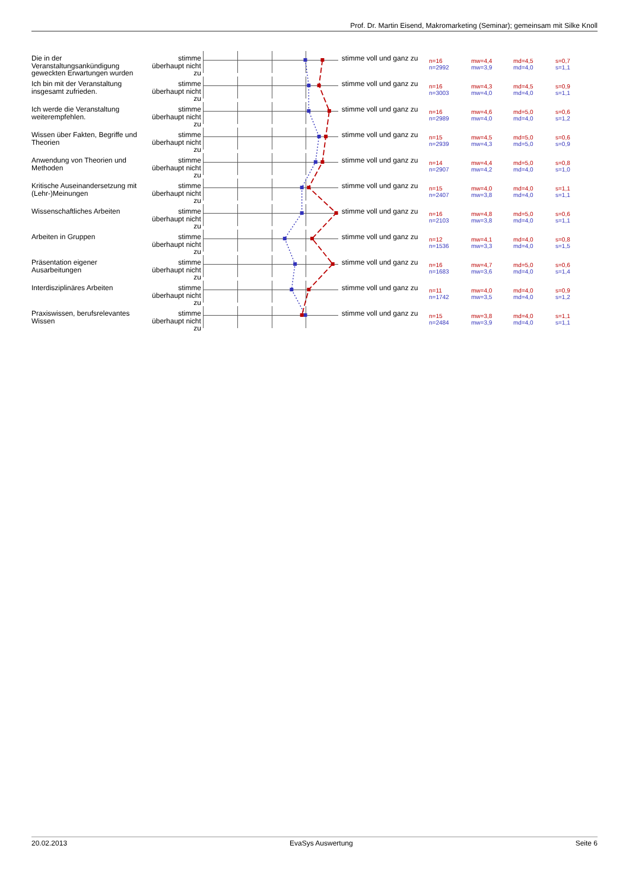Prof. Dr. Martin Eisend, Makromarketing (Seminar); gemeinsam mit Silke Knoll
Die in der Veranstaltungsankündigung geweckten Erwartungen wurden
stimme überhaupt nicht zu
stimme voll und ganz zu
n=16
n=2992
mw=4,4
mw=3,9
md=4,5
md=4,0
s=0,7
s=1,1
Ich bin mit der Veranstaltung insgesamt zufrieden.
stimme überhaupt nicht zu
stimme voll und ganz zu
n=16
n=3003
mw=4,3
mw=4,0
md=4,5
md=4,0
s=0,9
s=1,1
Ich werde die Veranstaltung weiterempfehlen.
stimme überhaupt nicht zu
stimme voll und ganz zu
n=16
n=2989
mw=4,6
mw=4,0
md=5,0
md=4,0
s=0,6
s=1,2
Wissen über Fakten, Begriffe und Theorien
stimme überhaupt nicht zu
stimme voll und ganz zu
n=15
n=2939
mw=4,5
mw=4,3
md=5,0
md=5,0
s=0,6
s=0,9
Anwendung von Theorien und Methoden
stimme überhaupt nicht zu
stimme voll und ganz zu
n=14
n=2907
mw=4,4
mw=4,2
md=5,0
md=4,0
s=0,8
s=1,0
Kritische Auseinandersetzung mit (Lehr-)Meinungen
stimme überhaupt nicht zu
stimme voll und ganz zu
n=15
n=2407
mw=4,0
mw=3,8
md=4,0
md=4,0
s=1,1
s=1,1
Wissenschaftliches Arbeiten stimme überhaupt nicht zu
stimme voll und ganz zu
n=16
n=2103
mw=4,8
mw=3,8
md=5,0
md=4,0
s=0,6
s=1,1
Arbeiten in Gruppen stimme überhaupt nicht zu
stimme voll und ganz zu
n=12
n=1536
mw=4,1
mw=3,3
md=4,0
md=4,0
s=0,8
s=1,5
Präsentation eigener Ausarbeitungen
stimme überhaupt nicht zu
stimme voll und ganz zu
n=16
n=1683
mw=4,7
mw=3,6
md=5,0
md=4,0
s=0,6
s=1,4
Interdisziplinäres Arbeiten stimme überhaupt nicht zu
stimme voll und ganz zu
n=11
n=1742
mw=4,0
mw=3,5
md=4,0
md=4,0
s=0,9
s=1,2
Praxiswissen, berufsrelevantes Wissen
stimme überhaupt nicht zu
stimme voll und ganz zu
n=15
n=2484
mw=3,8
mw=3,9
md=4,0
md=4,0
s=1,1
s=1,1
20.02.2013 EvaSys Auswertung Seite 6